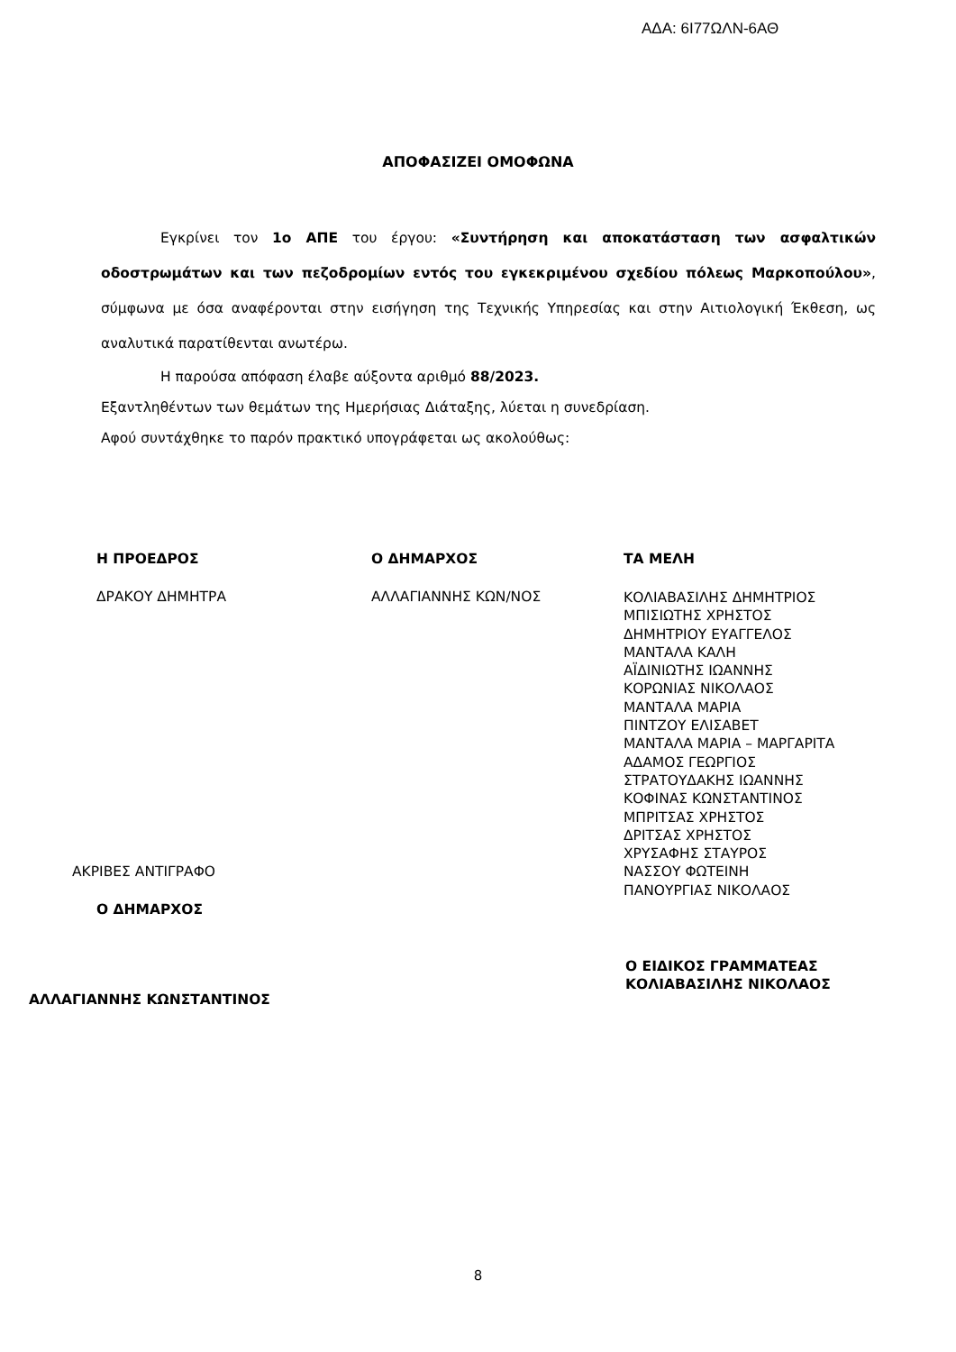ΑΔΑ: 6Ι77ΩΛΝ-6ΑΘ
ΑΠΟΦΑΣΙΖΕΙ ΟΜΟΦΩΝΑ
Εγκρίνει τον 1ο ΑΠΕ του έργου: «Συντήρηση και αποκατάσταση των ασφαλτικών οδοστρωμάτων και των πεζοδρομίων εντός του εγκεκριμένου σχεδίου πόλεως Μαρκοπούλου», σύμφωνα με όσα αναφέρονται στην εισήγηση της Τεχνικής Υπηρεσίας και στην Αιτιολογική Έκθεση, ως αναλυτικά παρατίθενται ανωτέρω.
Η παρούσα απόφαση έλαβε αύξοντα αριθμό 88/2023.
Εξαντληθέντων των θεμάτων της Ημερήσιας Διάταξης, λύεται η συνεδρίαση.
Αφού συντάχθηκε το παρόν πρακτικό υπογράφεται ως ακολούθως:
Η ΠΡΟΕΔΡΟΣ
ΔΡΑΚΟΥ ΔΗΜΗΤΡΑ
Ο ΔΗΜΑΡΧΟΣ
ΑΛΛΑΓΙΑΝΝΗΣ ΚΩΝ/ΝΟΣ
ΤΑ ΜΕΛΗ
ΚΟΛΙΑΒΑΣΙΛΗΣ ΔΗΜΗΤΡΙΟΣ
ΜΠΙΣΙΩΤΗΣ ΧΡΗΣΤΟΣ
ΔΗΜΗΤΡΙΟΥ ΕΥΑΓΓΕΛΟΣ
ΜΑΝΤΑΛΑ ΚΑΛΗ
ΑΪΔΙΝΙΩΤΗΣ ΙΩΑΝΝΗΣ
ΚΟΡΩΝΙΑΣ ΝΙΚΟΛΑΟΣ
ΜΑΝΤΑΛΑ ΜΑΡΙΑ
ΠΙΝΤΖΟΥ ΕΛΙΣΑΒΕΤ
ΜΑΝΤΑΛΑ ΜΑΡΙΑ – ΜΑΡΓΑΡΙΤΑ
ΑΔΑΜΟΣ ΓΕΩΡΓΙΟΣ
ΣΤΡΑΤΟΥΔΑΚΗΣ ΙΩΑΝΝΗΣ
ΚΟΦΙΝΑΣ ΚΩΝΣΤΑΝΤΙΝΟΣ
ΜΠΡΙΤΣΑΣ ΧΡΗΣΤΟΣ
ΔΡΙΤΣΑΣ ΧΡΗΣΤΟΣ
ΧΡΥΣΑΦΗΣ ΣΤΑΥΡΟΣ
ΝΑΣΣΟΥ ΦΩΤΕΙΝΗ
ΠΑΝΟΥΡΓΙΑΣ ΝΙΚΟΛΑΟΣ
ΑΚΡΙΒΕΣ ΑΝΤΙΓΡΑΦΟ
Ο ΔΗΜΑΡΧΟΣ
Ο ΕΙΔΙΚΟΣ ΓΡΑΜΜΑΤΕΑΣ
ΚΟΛΙΑΒΑΣΙΛΗΣ ΝΙΚΟΛΑΟΣ
ΑΛΛΑΓΙΑΝΝΗΣ ΚΩΝΣΤΑΝΤΙΝΟΣ
8